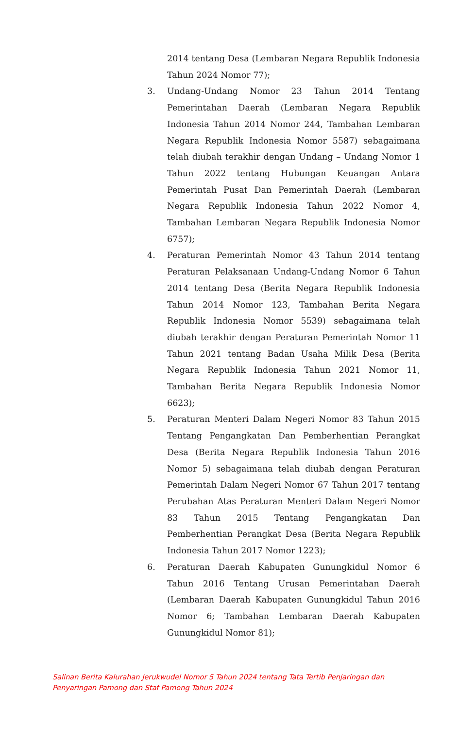2014 tentang Desa (Lembaran Negara Republik Indonesia Tahun 2024 Nomor 77);
3. Undang-Undang Nomor 23 Tahun 2014 Tentang Pemerintahan Daerah (Lembaran Negara Republik Indonesia Tahun 2014 Nomor 244, Tambahan Lembaran Negara Republik Indonesia Nomor 5587) sebagaimana telah diubah terakhir dengan Undang – Undang Nomor 1 Tahun 2022 tentang Hubungan Keuangan Antara Pemerintah Pusat Dan Pemerintah Daerah (Lembaran Negara Republik Indonesia Tahun 2022 Nomor 4, Tambahan Lembaran Negara Republik Indonesia Nomor 6757);
4. Peraturan Pemerintah Nomor 43 Tahun 2014 tentang Peraturan Pelaksanaan Undang-Undang Nomor 6 Tahun 2014 tentang Desa (Berita Negara Republik Indonesia Tahun 2014 Nomor 123, Tambahan Berita Negara Republik Indonesia Nomor 5539) sebagaimana telah diubah terakhir dengan Peraturan Pemerintah Nomor 11 Tahun 2021 tentang Badan Usaha Milik Desa (Berita Negara Republik Indonesia Tahun 2021 Nomor 11, Tambahan Berita Negara Republik Indonesia Nomor 6623);
5. Peraturan Menteri Dalam Negeri Nomor 83 Tahun 2015 Tentang Pengangkatan Dan Pemberhentian Perangkat Desa (Berita Negara Republik Indonesia Tahun 2016 Nomor 5) sebagaimana telah diubah dengan Peraturan Pemerintah Dalam Negeri Nomor 67 Tahun 2017 tentang Perubahan Atas Peraturan Menteri Dalam Negeri Nomor 83 Tahun 2015 Tentang Pengangkatan Dan Pemberhentian Perangkat Desa (Berita Negara Republik Indonesia Tahun 2017 Nomor 1223);
6. Peraturan Daerah Kabupaten Gunungkidul Nomor 6 Tahun 2016 Tentang Urusan Pemerintahan Daerah (Lembaran Daerah Kabupaten Gunungkidul Tahun 2016 Nomor 6; Tambahan Lembaran Daerah Kabupaten Gunungkidul Nomor 81);
Salinan Berita Kalurahan Jerukwudel Nomor 5 Tahun 2024 tentang Tata Tertib Penjaringan dan
Penyaringan Pamong dan Staf Pamong Tahun 2024